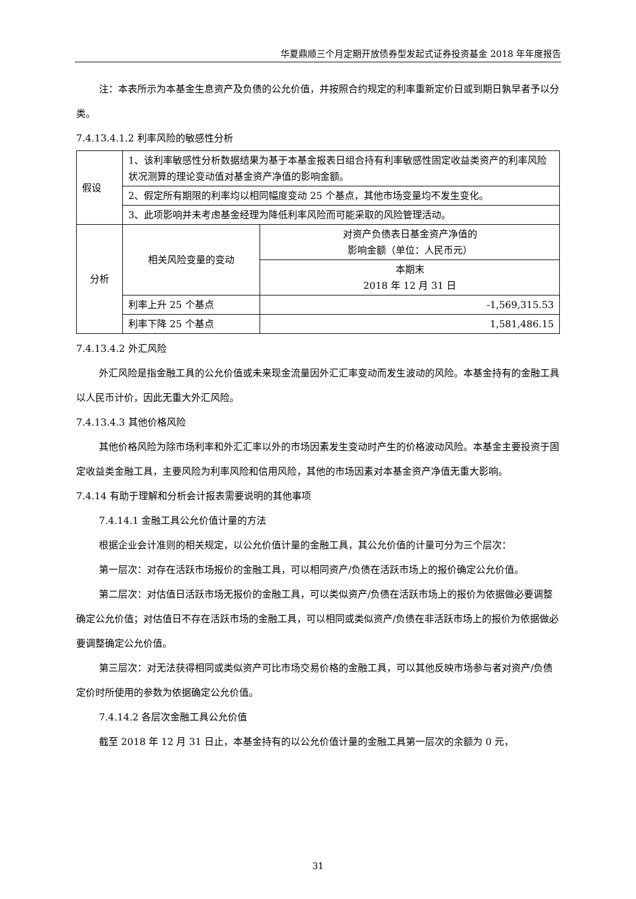华夏鼎顺三个月定期开放债券型发起式证券投资基金 2018 年年度报告
注：本表所示为本基金生息资产及负债的公允价值，并按照合约规定的利率重新定价日或到期日孰早者予以分类。
7.4.13.4.1.2 利率风险的敏感性分析
| 假设 | 1、该利率敏感性分析数据结果为基于本基金报表日组合持有利率敏感性固定收益类资产的利率风险状况测算的理论变动值对基金资产净值的影响金额。 | |
| | 2、假定所有期限的利率均以相同幅度变动 25 个基点，其他市场变量均不发生变化。 | |
| | 3、此项影响并未考虑基金经理为降低利率风险而可能采取的风险管理活动。 | |
| 分析 | 相关风险变量的变动 | 对资产负债表日基金资产净值的 影响金额（单位：人民币元） |
| | | 本期末 2018 年 12 月 31 日 |
| | 利率上升 25 个基点 | -1,569,315.53 |
| | 利率下降 25 个基点 | 1,581,486.15 |
7.4.13.4.2 外汇风险
外汇风险是指金融工具的公允价值或未来现金流量因外汇汇率变动而发生波动的风险。本基金持有的金融工具以人民币计价，因此无重大外汇风险。
7.4.13.4.3 其他价格风险
其他价格风险为除市场利率和外汇汇率以外的市场因素发生变动时产生的价格波动风险。本基金主要投资于固定收益类金融工具，主要风险为利率风险和信用风险，其他的市场因素对本基金资产净值无重大影响。
7.4.14 有助于理解和分析会计报表需要说明的其他事项
7.4.14.1 金融工具公允价值计量的方法
根据企业会计准则的相关规定，以公允价值计量的金融工具，其公允价值的计量可分为三个层次：
第一层次：对存在活跃市场报价的金融工具，可以相同资产/负债在活跃市场上的报价确定公允价值。
第二层次：对估值日活跃市场无报价的金融工具，可以类似资产/负债在活跃市场上的报价为依据做必要调整确定公允价值；对估值日不存在活跃市场的金融工具，可以相同或类似资产/负债在非活跃市场上的报价为依据做必要调整确定公允价值。
第三层次：对无法获得相同或类似资产可比市场交易价格的金融工具，可以其他反映市场参与者对资产/负债定价时所使用的参数为依据确定公允价值。
7.4.14.2 各层次金融工具公允价值
截至 2018 年 12 月 31 日止，本基金持有的以公允价值计量的金融工具第一层次的余额为 0 元，
31